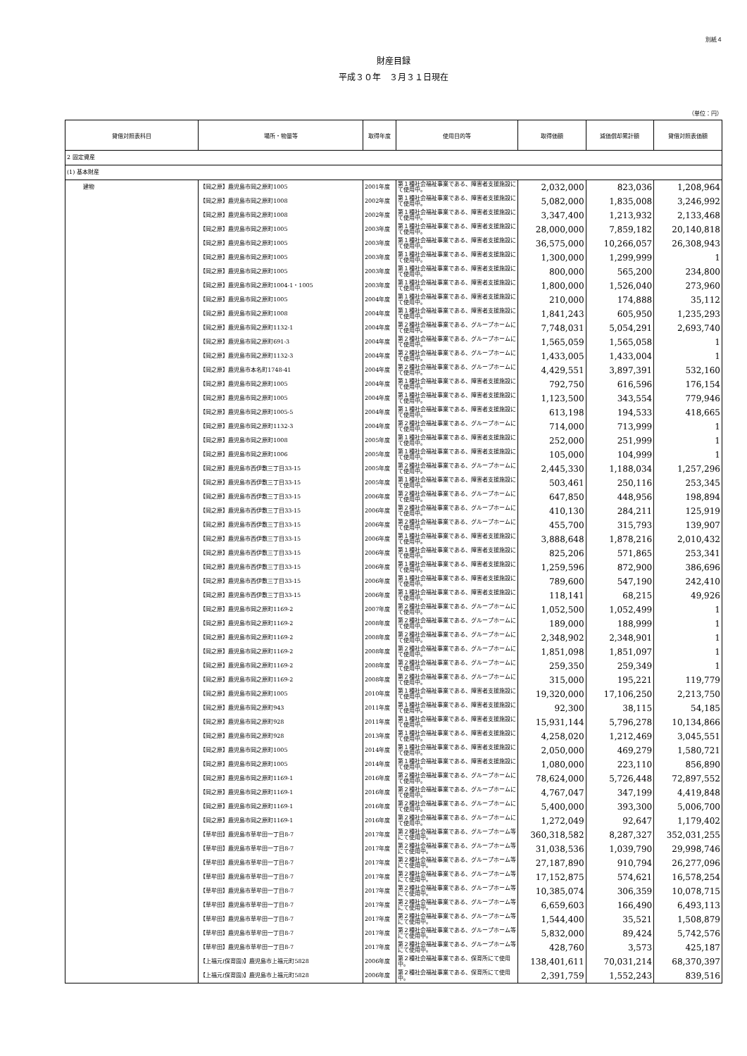別紙４
財産目録
平成３０年　３月３１日現在
（単位：円）
| 貸借対照表科目 | 場所・物量等 | 取得年度 | 使用目的等 | 取得価額 | 減価償却累計額 | 貸借対照表価額 |
| --- | --- | --- | --- | --- | --- | --- |
| 2 固定資産 | | | | | | |
| (1) 基本財産 | | | | | | |
| 建物 | 【岡之原】鹿児島市岡之原町1005 | 2001年度 | 第１種社会福祉事業である、障害者支援施設にて使用中。 | 2,032,000 | 823,036 | 1,208,964 |
| | 【岡之原】鹿児島市岡之原町1008 | 2002年度 | 第１種社会福祉事業である、障害者支援施設にて使用中。 | 5,082,000 | 1,835,008 | 3,246,992 |
| | 【岡之原】鹿児島市岡之原町1008 | 2002年度 | 第１種社会福祉事業である、障害者支援施設にて使用中。 | 3,347,400 | 1,213,932 | 2,133,468 |
| | 【岡之原】鹿児島市岡之原町1005 | 2003年度 | 第１種社会福祉事業である、障害者支援施設にて使用中。 | 28,000,000 | 7,859,182 | 20,140,818 |
| | 【岡之原】鹿児島市岡之原町1005 | 2003年度 | 第１種社会福祉事業である、障害者支援施設にて使用中。 | 36,575,000 | 10,266,057 | 26,308,943 |
| | 【岡之原】鹿児島市岡之原町1005 | 2003年度 | 第１種社会福祉事業である、障害者支援施設にて使用中。 | 1,300,000 | 1,299,999 | 1 |
| | 【岡之原】鹿児島市岡之原町1005 | 2003年度 | 第１種社会福祉事業である、障害者支援施設にて使用中。 | 800,000 | 565,200 | 234,800 |
| | 【岡之原】鹿児島市岡之原町1004-1・1005 | 2003年度 | 第１種社会福祉事業である、障害者支援施設にて使用中。 | 1,800,000 | 1,526,040 | 273,960 |
| | 【岡之原】鹿児島市岡之原町1005 | 2004年度 | 第１種社会福祉事業である、障害者支援施設にて使用中。 | 210,000 | 174,888 | 35,112 |
| | 【岡之原】鹿児島市岡之原町1008 | 2004年度 | 第１種社会福祉事業である、障害者支援施設にて使用中。 | 1,841,243 | 605,950 | 1,235,293 |
| | 【岡之原】鹿児島市岡之原町1132-1 | 2004年度 | 第２種社会福祉事業である、グループホームにて使用中。 | 7,748,031 | 5,054,291 | 2,693,740 |
| | 【岡之原】鹿児島市岡之原町691-3 | 2004年度 | 第２種社会福祉事業である、グループホームにて使用中。 | 1,565,059 | 1,565,058 | 1 |
| | 【岡之原】鹿児島市岡之原町1132-3 | 2004年度 | 第２種社会福祉事業である、グループホームにて使用中。 | 1,433,005 | 1,433,004 | 1 |
| | 【岡之原】鹿児島市本名町1748-41 | 2004年度 | 第２種社会福祉事業である、グループホームにて使用中。 | 4,429,551 | 3,897,391 | 532,160 |
| | 【岡之原】鹿児島市岡之原町1005 | 2004年度 | 第１種社会福祉事業である、障害者支援施設にて使用中。 | 792,750 | 616,596 | 176,154 |
| | 【岡之原】鹿児島市岡之原町1005 | 2004年度 | 第１種社会福祉事業である、障害者支援施設にて使用中。 | 1,123,500 | 343,554 | 779,946 |
| | 【岡之原】鹿児島市岡之原町1005-5 | 2004年度 | 第１種社会福祉事業である、障害者支援施設にて使用中。 | 613,198 | 194,533 | 418,665 |
| | 【岡之原】鹿児島市岡之原町1132-3 | 2004年度 | 第２種社会福祉事業である、グループホームにて使用中。 | 714,000 | 713,999 | 1 |
| | 【岡之原】鹿児島市岡之原町1008 | 2005年度 | 第１種社会福祉事業である、障害者支援施設にて使用中。 | 252,000 | 251,999 | 1 |
| | 【岡之原】鹿児島市岡之原町1006 | 2005年度 | 第１種社会福祉事業である、障害者支援施設にて使用中。 | 105,000 | 104,999 | 1 |
| | 【岡之原】鹿児島市西伊敷三丁目33-15 | 2005年度 | 第２種社会福祉事業である、グループホームにて使用中。 | 2,445,330 | 1,188,034 | 1,257,296 |
| | 【岡之原】鹿児島市西伊敷三丁目33-15 | 2005年度 | 第１種社会福祉事業である、障害者支援施設にて使用中。 | 503,461 | 250,116 | 253,345 |
| | 【岡之原】鹿児島市西伊敷三丁目33-15 | 2006年度 | 第２種社会福祉事業である、グループホームにて使用中。 | 647,850 | 448,956 | 198,894 |
| | 【岡之原】鹿児島市西伊敷三丁目33-15 | 2006年度 | 第２種社会福祉事業である、グループホームにて使用中。 | 410,130 | 284,211 | 125,919 |
| | 【岡之原】鹿児島市西伊敷三丁目33-15 | 2006年度 | 第２種社会福祉事業である、グループホームにて使用中。 | 455,700 | 315,793 | 139,907 |
| | 【岡之原】鹿児島市西伊敷三丁目33-15 | 2006年度 | 第１種社会福祉事業である、障害者支援施設にて使用中。 | 3,888,648 | 1,878,216 | 2,010,432 |
| | 【岡之原】鹿児島市西伊敷三丁目33-15 | 2006年度 | 第１種社会福祉事業である、障害者支援施設にて使用中。 | 825,206 | 571,865 | 253,341 |
| | 【岡之原】鹿児島市西伊敷三丁目33-15 | 2006年度 | 第１種社会福祉事業である、障害者支援施設にて使用中。 | 1,259,596 | 872,900 | 386,696 |
| | 【岡之原】鹿児島市西伊敷三丁目33-15 | 2006年度 | 第１種社会福祉事業である、障害者支援施設にて使用中。 | 789,600 | 547,190 | 242,410 |
| | 【岡之原】鹿児島市西伊敷三丁目33-15 | 2006年度 | 第１種社会福祉事業である、障害者支援施設にて使用中。 | 118,141 | 68,215 | 49,926 |
| | 【岡之原】鹿児島市岡之原町1169-2 | 2007年度 | 第２種社会福祉事業である、グループホームにて使用中。 | 1,052,500 | 1,052,499 | 1 |
| | 【岡之原】鹿児島市岡之原町1169-2 | 2008年度 | 第２種社会福祉事業である、グループホームにて使用中。 | 189,000 | 188,999 | 1 |
| | 【岡之原】鹿児島市岡之原町1169-2 | 2008年度 | 第２種社会福祉事業である、グループホームにて使用中。 | 2,348,902 | 2,348,901 | 1 |
| | 【岡之原】鹿児島市岡之原町1169-2 | 2008年度 | 第２種社会福祉事業である、グループホームにて使用中。 | 1,851,098 | 1,851,097 | 1 |
| | 【岡之原】鹿児島市岡之原町1169-2 | 2008年度 | 第２種社会福祉事業である、グループホームにて使用中。 | 259,350 | 259,349 | 1 |
| | 【岡之原】鹿児島市岡之原町1169-2 | 2008年度 | 第２種社会福祉事業である、グループホームにて使用中。 | 315,000 | 195,221 | 119,779 |
| | 【岡之原】鹿児島市岡之原町1005 | 2010年度 | 第１種社会福祉事業である、障害者支援施設にて使用中。 | 19,320,000 | 17,106,250 | 2,213,750 |
| | 【岡之原】鹿児島市岡之原町943 | 2011年度 | 第１種社会福祉事業である、障害者支援施設にて使用中。 | 92,300 | 38,115 | 54,185 |
| | 【岡之原】鹿児島市岡之原町928 | 2011年度 | 第１種社会福祉事業である、障害者支援施設にて使用中。 | 15,931,144 | 5,796,278 | 10,134,866 |
| | 【岡之原】鹿児島市岡之原町928 | 2013年度 | 第１種社会福祉事業である、障害者支援施設にて使用中。 | 4,258,020 | 1,212,469 | 3,045,551 |
| | 【岡之原】鹿児島市岡之原町1005 | 2014年度 | 第１種社会福祉事業である、障害者支援施設にて使用中。 | 2,050,000 | 469,279 | 1,580,721 |
| | 【岡之原】鹿児島市岡之原町1005 | 2014年度 | 第１種社会福祉事業である、障害者支援施設にて使用中。 | 1,080,000 | 223,110 | 856,890 |
| | 【岡之原】鹿児島市岡之原町1169-1 | 2016年度 | 第２種社会福祉事業である、グループホームにて使用中。 | 78,624,000 | 5,726,448 | 72,897,552 |
| | 【岡之原】鹿児島市岡之原町1169-1 | 2016年度 | 第２種社会福祉事業である、グループホームにて使用中。 | 4,767,047 | 347,199 | 4,419,848 |
| | 【岡之原】鹿児島市岡之原町1169-1 | 2016年度 | 第２種社会福祉事業である、グループホームにて使用中。 | 5,400,000 | 393,300 | 5,006,700 |
| | 【岡之原】鹿児島市岡之原町1169-1 | 2016年度 | 第２種社会福祉事業である、グループホームにて使用中。 | 1,272,049 | 92,647 | 1,179,402 |
| | 【草牟田】鹿児島市草牟田一丁目8-7 | 2017年度 | 第２種社会福祉事業である、グループホーム等にて使用中。 | 360,318,582 | 8,287,327 | 352,031,255 |
| | 【草牟田】鹿児島市草牟田一丁目8-7 | 2017年度 | 第２種社会福祉事業である、グループホーム等にて使用中。 | 31,038,536 | 1,039,790 | 29,998,746 |
| | 【草牟田】鹿児島市草牟田一丁目8-7 | 2017年度 | 第２種社会福祉事業である、グループホーム等にて使用中。 | 27,187,890 | 910,794 | 26,277,096 |
| | 【草牟田】鹿児島市草牟田一丁目8-7 | 2017年度 | 第２種社会福祉事業である、グループホーム等にて使用中。 | 17,152,875 | 574,621 | 16,578,254 |
| | 【草牟田】鹿児島市草牟田一丁目8-7 | 2017年度 | 第２種社会福祉事業である、グループホーム等にて使用中。 | 10,385,074 | 306,359 | 10,078,715 |
| | 【草牟田】鹿児島市草牟田一丁目8-7 | 2017年度 | 第２種社会福祉事業である、グループホーム等にて使用中。 | 6,659,603 | 166,490 | 6,493,113 |
| | 【草牟田】鹿児島市草牟田一丁目8-7 | 2017年度 | 第２種社会福祉事業である、グループホーム等にて使用中。 | 1,544,400 | 35,521 | 1,508,879 |
| | 【草牟田】鹿児島市草牟田一丁目8-7 | 2017年度 | 第２種社会福祉事業である、グループホーム等にて使用中。 | 5,832,000 | 89,424 | 5,742,576 |
| | 【草牟田】鹿児島市草牟田一丁目8-7 | 2017年度 | 第２種社会福祉事業である、グループホーム等にて使用中。 | 428,760 | 3,573 | 425,187 |
| | 【上福元(保育園)】鹿児島市上福元町5828 | 2006年度 | 第２種社会福祉事業である、保育所にて使用中。 | 138,401,611 | 70,031,214 | 68,370,397 |
| | 【上福元(保育園)】鹿児島市上福元町5828 | 2006年度 | 第２種社会福祉事業である、保育所にて使用中。 | 2,391,759 | 1,552,243 | 839,516 |